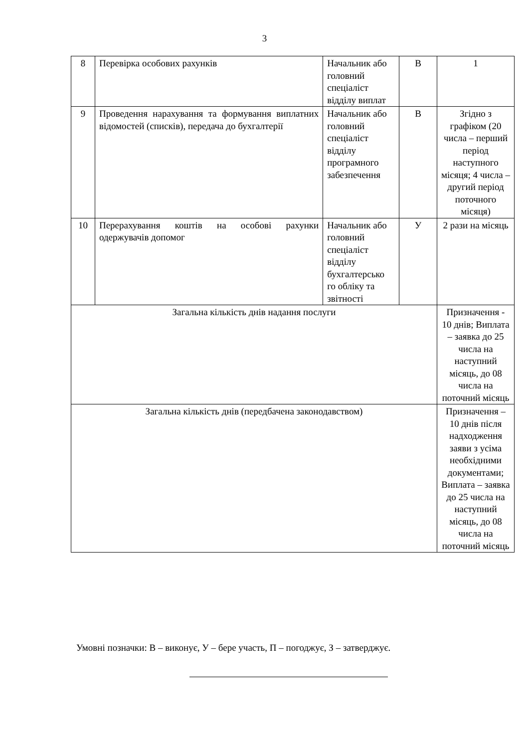3
| 8 | Перевірка особових рахунків | Начальник або головний спеціаліст відділу виплат | В | 1 |
| 9 | Проведення нарахування та формування виплатних відомостей (списків), передача до бухгалтерії | Начальник або головний спеціаліст відділу програмного забезпечення | В | Згідно з графіком (20 числа – перший період наступного місяця; 4 числа – другий період поточного місяця) |
| 10 | Перерахування коштів на особові рахунки одержувачів допомог | Начальник або головний спеціаліст відділу бухгалтерсько го обліку та звітності | У | 2 рази на місяць |
| Загальна кількість днів надання послуги | | | | Призначення - 10 днів; Виплата – заявка до 25 числа на наступний місяць, до 08 числа на поточний місяць |
| Загальна кількість днів (передбачена законодавством) | | | | Призначення – 10 днів після надходження заяви з усіма необхідними документами; Виплата – заявка до 25 числа на наступний місяць, до 08 числа на поточний місяць |
Умовні позначки: В – виконує, У – бере участь, П – погоджує, З – затверджує.